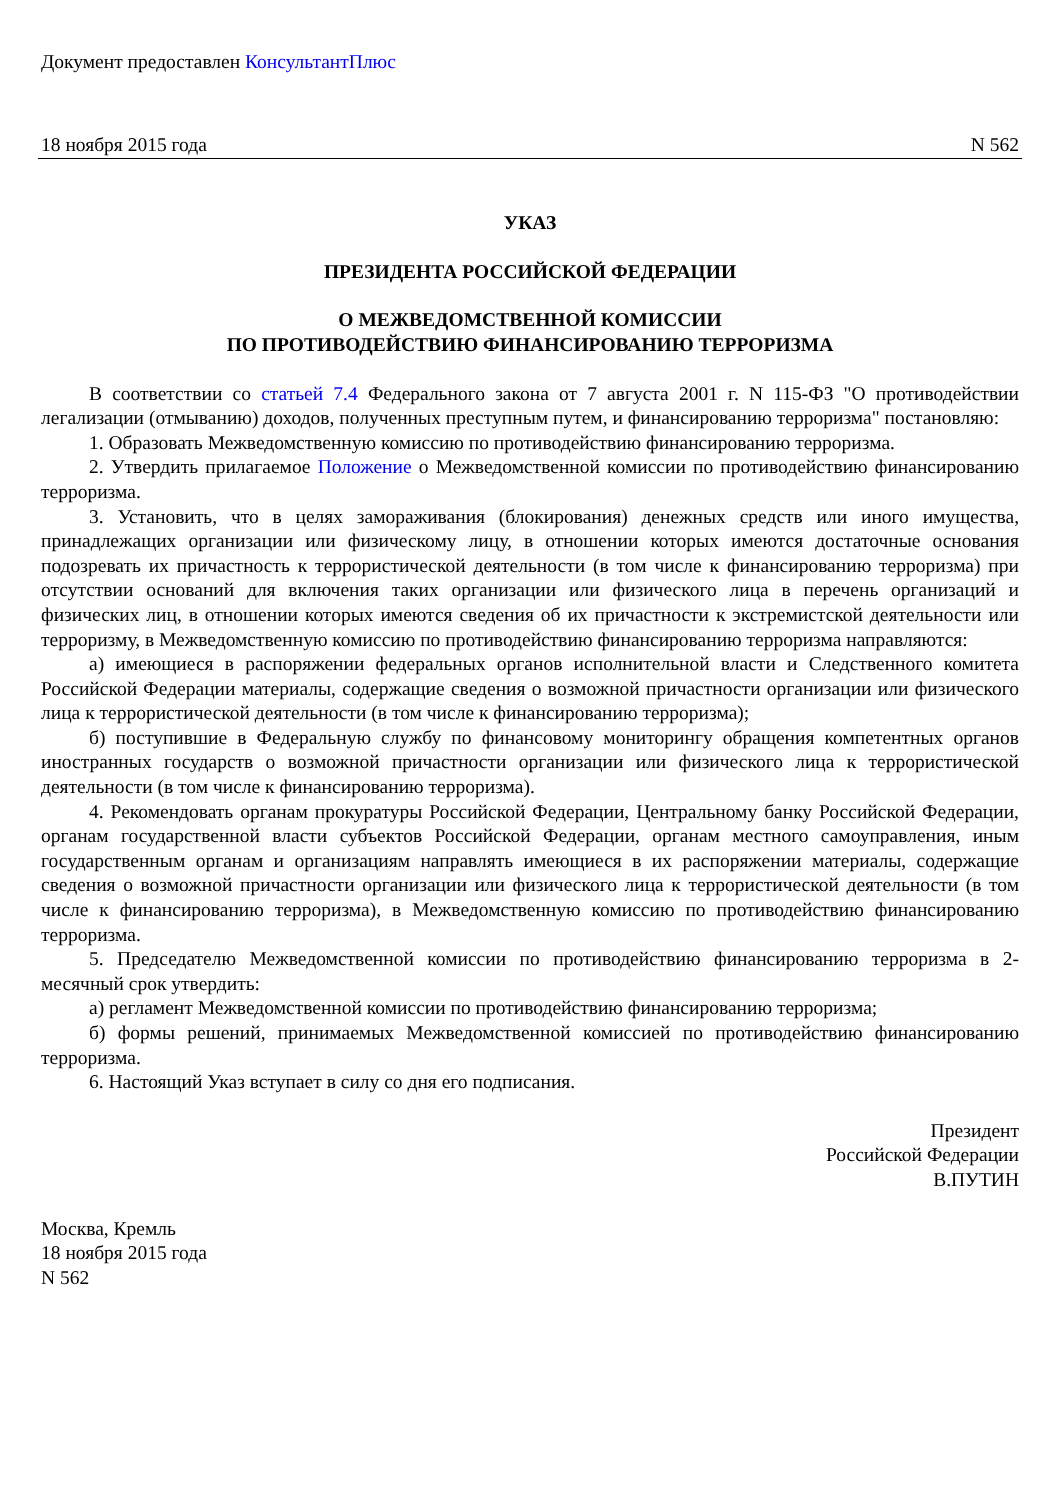Документ предоставлен КонсультантПлюс
18 ноября 2015 года N 562
УКАЗ
ПРЕЗИДЕНТА РОССИЙСКОЙ ФЕДЕРАЦИИ
О МЕЖВЕДОМСТВЕННОЙ КОМИССИИ
ПО ПРОТИВОДЕЙСТВИЮ ФИНАНСИРОВАНИЮ ТЕРРОРИЗМА
В соответствии со статьей 7.4 Федерального закона от 7 августа 2001 г. N 115-ФЗ "О противодействии легализации (отмыванию) доходов, полученных преступным путем, и финансированию терроризма" постановляю:
1. Образовать Межведомственную комиссию по противодействию финансированию терроризма.
2. Утвердить прилагаемое Положение о Межведомственной комиссии по противодействию финансированию терроризма.
3. Установить, что в целях замораживания (блокирования) денежных средств или иного имущества, принадлежащих организации или физическому лицу, в отношении которых имеются достаточные основания подозревать их причастность к террористической деятельности (в том числе к финансированию терроризма) при отсутствии оснований для включения таких организации или физического лица в перечень организаций и физических лиц, в отношении которых имеются сведения об их причастности к экстремистской деятельности или терроризму, в Межведомственную комиссию по противодействию финансированию терроризма направляются:
а) имеющиеся в распоряжении федеральных органов исполнительной власти и Следственного комитета Российской Федерации материалы, содержащие сведения о возможной причастности организации или физического лица к террористической деятельности (в том числе к финансированию терроризма);
б) поступившие в Федеральную службу по финансовому мониторингу обращения компетентных органов иностранных государств о возможной причастности организации или физического лица к террористической деятельности (в том числе к финансированию терроризма).
4. Рекомендовать органам прокуратуры Российской Федерации, Центральному банку Российской Федерации, органам государственной власти субъектов Российской Федерации, органам местного самоуправления, иным государственным органам и организациям направлять имеющиеся в их распоряжении материалы, содержащие сведения о возможной причастности организации или физического лица к террористической деятельности (в том числе к финансированию терроризма), в Межведомственную комиссию по противодействию финансированию терроризма.
5. Председателю Межведомственной комиссии по противодействию финансированию терроризма в 2-месячный срок утвердить:
а) регламент Межведомственной комиссии по противодействию финансированию терроризма;
б) формы решений, принимаемых Межведомственной комиссией по противодействию финансированию терроризма.
6. Настоящий Указ вступает в силу со дня его подписания.
Президент
Российской Федерации
В.ПУТИН
Москва, Кремль
18 ноября 2015 года
N 562